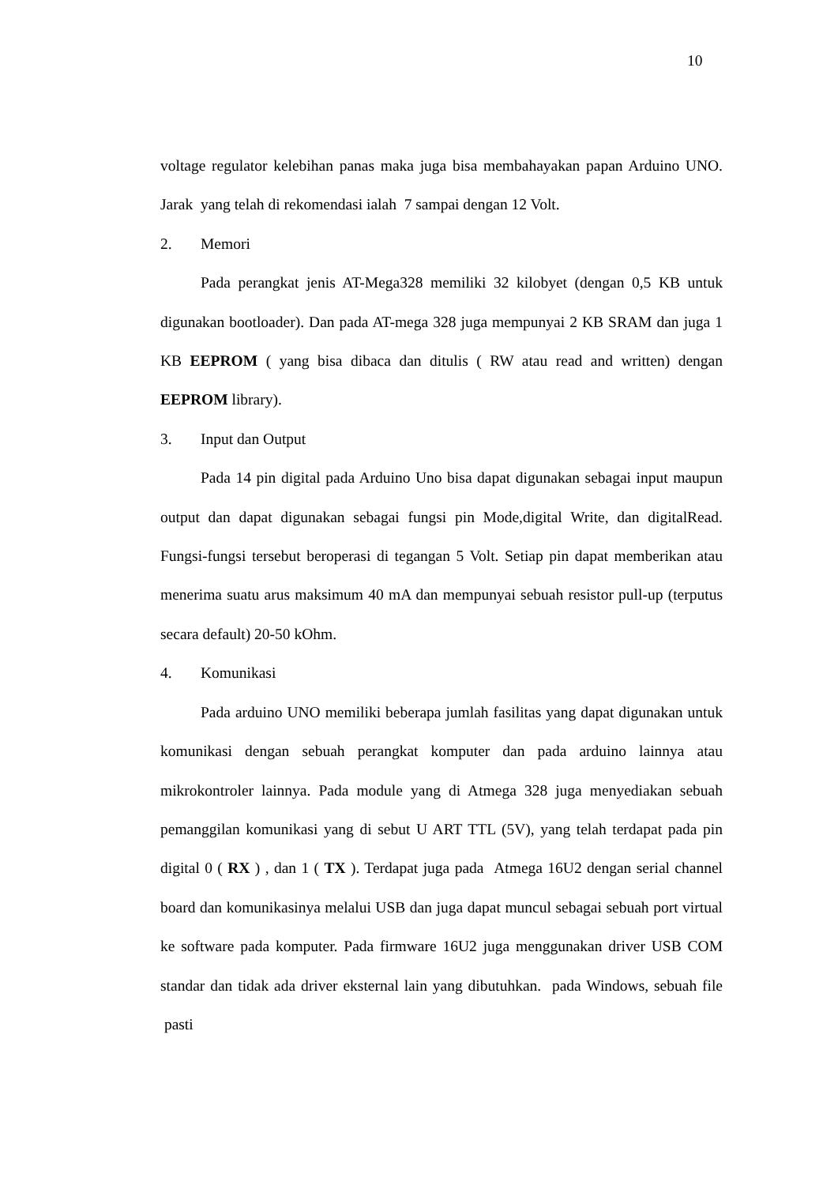10
voltage regulator kelebihan panas maka juga bisa membahayakan papan Arduino UNO. Jarak yang telah di rekomendasi ialah 7 sampai dengan 12 Volt.
2. Memori
Pada perangkat jenis AT-Mega328 memiliki 32 kilobyet (dengan 0,5 KB untuk digunakan bootloader). Dan pada AT-mega 328 juga mempunyai 2 KB SRAM dan juga 1 KB EEPROM ( yang bisa dibaca dan ditulis ( RW atau read and written) dengan EEPROM library).
3. Input dan Output
Pada 14 pin digital pada Arduino Uno bisa dapat digunakan sebagai input maupun output dan dapat digunakan sebagai fungsi pin Mode,digital Write, dan digitalRead. Fungsi-fungsi tersebut beroperasi di tegangan 5 Volt. Setiap pin dapat memberikan atau menerima suatu arus maksimum 40 mA dan mempunyai sebuah resistor pull-up (terputus secara default) 20-50 kOhm.
4. Komunikasi
Pada arduino UNO memiliki beberapa jumlah fasilitas yang dapat digunakan untuk komunikasi dengan sebuah perangkat komputer dan pada arduino lainnya atau mikrokontroler lainnya. Pada module yang di Atmega 328 juga menyediakan sebuah pemanggilan komunikasi yang di sebut U ART TTL (5V), yang telah terdapat pada pin digital 0 ( RX ) , dan 1 ( TX ). Terdapat juga pada Atmega 16U2 dengan serial channel board dan komunikasinya melalui USB dan juga dapat muncul sebagai sebuah port virtual ke software pada komputer. Pada firmware 16U2 juga menggunakan driver USB COM standar dan tidak ada driver eksternal lain yang dibutuhkan. pada Windows, sebuah file pasti